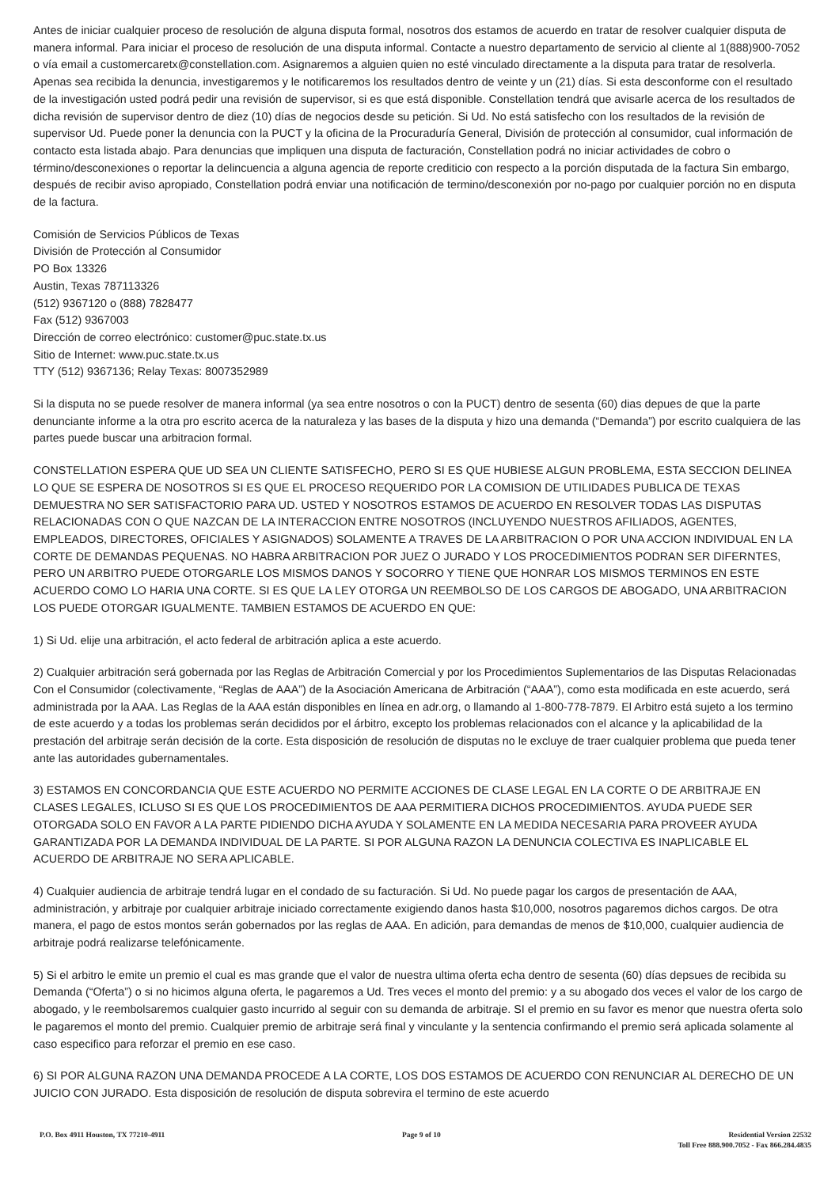Antes de iniciar cualquier proceso de resolución de alguna disputa formal, nosotros dos estamos de acuerdo en tratar de resolver cualquier disputa de manera informal. Para iniciar el proceso de resolución de una disputa informal. Contacte a nuestro departamento de servicio al cliente al 1(888)900-7052 o vía email a customercaretx@constellation.com. Asignaremos a alguien quien no esté vinculado directamente a la disputa para tratar de resolverla. Apenas sea recibida la denuncia, investigaremos y le notificaremos los resultados dentro de veinte y un (21) días. Si esta desconforme con el resultado de la investigación usted podrá pedir una revisión de supervisor, si es que está disponible. Constellation tendrá que avisarle acerca de los resultados de dicha revisión de supervisor dentro de diez (10) días de negocios desde su petición. Si Ud. No está satisfecho con los resultados de la revisión de supervisor Ud. Puede poner la denuncia con la PUCT y la oficina de la Procuraduría General, División de protección al consumidor, cual información de contacto esta listada abajo. Para denuncias que impliquen una disputa de facturación, Constellation podrá no iniciar actividades de cobro o término/desconexiones o reportar la delincuencia a alguna agencia de reporte crediticio con respecto a la porción disputada de la factura Sin embargo, después de recibir aviso apropiado, Constellation podrá enviar una notificación de termino/desconexión por no-pago por cualquier porción no en disputa de la factura.
Comisión de Servicios Públicos de Texas
División de Protección al Consumidor
PO Box 13326
Austin, Texas 787113326
(512) 9367120 o (888) 7828477
Fax (512) 9367003
Dirección de correo electrónico: customer@puc.state.tx.us
Sitio de Internet: www.puc.state.tx.us
TTY (512) 9367136; Relay Texas: 8007352989
Si la disputa no se puede resolver de manera informal (ya sea entre nosotros o con la PUCT) dentro de sesenta (60) dias depues de que la parte denunciante informe a la otra pro escrito acerca de la naturaleza y las bases de la disputa y hizo una demanda (“Demanda”) por escrito cualquiera de las partes puede buscar una arbitracion formal.
CONSTELLATION ESPERA QUE UD SEA UN CLIENTE SATISFECHO, PERO SI ES QUE HUBIESE ALGUN PROBLEMA, ESTA SECCION DELINEA LO QUE SE ESPERA DE NOSOTROS SI ES QUE EL PROCESO REQUERIDO POR LA COMISION DE UTILIDADES PUBLICA DE TEXAS DEMUESTRA NO SER SATISFACTORIO PARA UD. USTED Y NOSOTROS ESTAMOS DE ACUERDO EN RESOLVER TODAS LAS DISPUTAS RELACIONADAS CON O QUE NAZCAN DE LA INTERACCION ENTRE NOSOTROS (INCLUYENDO NUESTROS AFILIADOS, AGENTES, EMPLEADOS, DIRECTORES, OFICIALES Y ASIGNADOS) SOLAMENTE A TRAVES DE LA ARBITRACION O POR UNA ACCION INDIVIDUAL EN LA CORTE DE DEMANDAS PEQUENAS. NO HABRA ARBITRACION POR JUEZ O JURADO Y LOS PROCEDIMIENTOS PODRAN SER DIFERNTES, PERO UN ARBITRO PUEDE OTORGARLE LOS MISMOS DANOS Y SOCORRO Y TIENE QUE HONRAR LOS MISMOS TERMINOS EN ESTE ACUERDO COMO LO HARIA UNA CORTE. SI ES QUE LA LEY OTORGA UN REEMBOLSO DE LOS CARGOS DE ABOGADO, UNA ARBITRACION LOS PUEDE OTORGAR IGUALMENTE. TAMBIEN ESTAMOS DE ACUERDO EN QUE:
1) Si Ud. elije una arbitración, el acto federal de arbitración aplica a este acuerdo.
2) Cualquier arbitración será gobernada por las Reglas de Arbitración Comercial y por los Procedimientos Suplementarios de las Disputas Relacionadas Con el Consumidor (colectivamente, “Reglas de AAA”) de la Asociación Americana de Arbitración (“AAA”), como esta modificada en este acuerdo, será administrada por la AAA. Las Reglas de la AAA están disponibles en línea en adr.org, o llamando al 1-800-778-7879. El Arbitro está sujeto a los termino de este acuerdo y a todas los problemas serán decididos por el árbitro, excepto los problemas relacionados con el alcance y la aplicabilidad de la prestación del arbitraje serán decisión de la corte. Esta disposición de resolución de disputas no le excluye de traer cualquier problema que pueda tener ante las autoridades gubernamentales.
3) ESTAMOS EN CONCORDANCIA QUE ESTE ACUERDO NO PERMITE ACCIONES DE CLASE LEGAL EN LA CORTE O DE ARBITRAJE EN CLASES LEGALES, ICLUSO SI ES QUE LOS PROCEDIMIENTOS DE AAA PERMITIERA DICHOS PROCEDIMIENTOS. AYUDA PUEDE SER OTORGADA SOLO EN FAVOR A LA PARTE PIDIENDO DICHA AYUDA Y SOLAMENTE EN LA MEDIDA NECESARIA PARA PROVEER AYUDA GARANTIZADA POR LA DEMANDA INDIVIDUAL DE LA PARTE. SI POR ALGUNA RAZON LA DENUNCIA COLECTIVA ES INAPLICABLE EL ACUERDO DE ARBITRAJE NO SERA APLICABLE.
4) Cualquier audiencia de arbitraje tendrá lugar en el condado de su facturación. Si Ud. No puede pagar los cargos de presentación de AAA, administración, y arbitraje por cualquier arbitraje iniciado correctamente exigiendo danos hasta $10,000, nosotros pagaremos dichos cargos. De otra manera, el pago de estos montos serán gobernados por las reglas de AAA. En adición, para demandas de menos de $10,000, cualquier audiencia de arbitraje podrá realizarse telefónicamente.
5) Si el arbitro le emite un premio el cual es mas grande que el valor de nuestra ultima oferta echa dentro de sesenta (60) días depsues de recibida su Demanda (“Oferta”) o si no hicimos alguna oferta, le pagaremos a Ud. Tres veces el monto del premio: y a su abogado dos veces el valor de los cargo de abogado, y le reembolsaremos cualquier gasto incurrido al seguir con su demanda de arbitraje. SI el premio en su favor es menor que nuestra oferta solo le pagaremos el monto del premio. Cualquier premio de arbitraje será final y vinculante y la sentencia confirmando el premio será aplicada solamente al caso especifico para reforzar el premio en ese caso.
6) SI POR ALGUNA RAZON UNA DEMANDA PROCEDE A LA CORTE, LOS DOS ESTAMOS DE ACUERDO CON RENUNCIAR AL DERECHO DE UN JUICIO CON JURADO. Esta disposición de resolución de disputa sobrevira el termino de este acuerdo
P.O. Box 4911 Houston, TX 77210-4911
Page 9 of 10 Residential Version 22532
Toll Free 888.900.7052 - Fax 866.284.4835